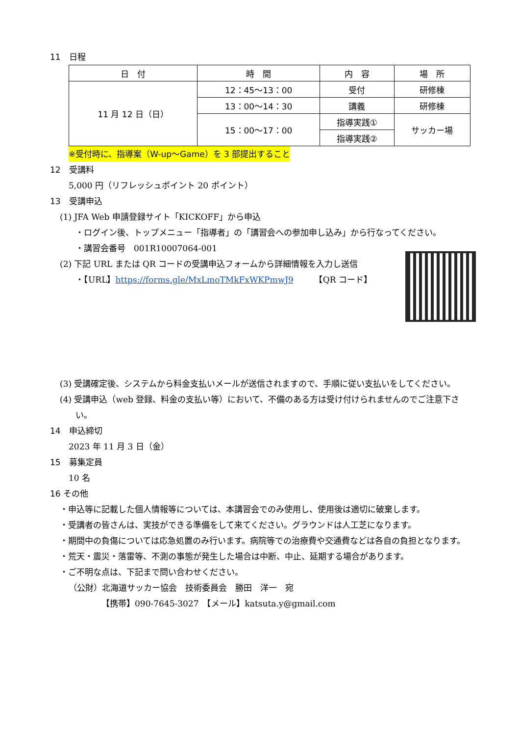11　日程
| 日 付 | 時 間 | 内 容 | 場 所 |
| --- | --- | --- | --- |
| 11 月 12 日（日） | 12：45〜13：00 | 受付 | 研修棟 |
| | 13：00〜14：30 | 講義 | 研修棟 |
| | 15：00〜17：00 | 指導実践① | サッカー場 |
| | | 指導実践② | |
※受付時に、指導案（W-up〜Game）を 3 部提出すること
12　受講料
5,000 円（リフレッシュポイント 20 ポイント）
13　受講申込
(1) JFA Web 申請登録サイト「KICKOFF」から申込
・ログイン後、トップメニュー「指導者」の「講習会への参加申し込み」から行なってください。
・講習会番号　001R10007064-001
(2) 下記 URL または QR コードの受講申込フォームから詳細情報を入力し送信
・【URL】https://forms.gle/MxLmoTMkFxWKPmwJ9　　　【QR コード】
(3) 受講確定後、システムから料金支払いメールが送信されますので、手順に従い支払いをしてください。
(4) 受講申込（web 登録、料金の支払い等）において、不備のある方は受け付けられませんのでご注意下さい。
14　申込締切
2023 年 11 月 3 日（金）
15　募集定員
10 名
16 その他
・申込等に記載した個人情報等については、本講習会でのみ使用し、使用後は適切に破棄します。
・受講者の皆さんは、実技ができる準備をして来てください。グラウンドは人工芝になります。
・期間中の負傷については応急処置のみ行います。病院等での治療費や交通費などは各自の負担となります。
・荒天・震災・落雷等、不測の事態が発生した場合は中断、中止、延期する場合があります。
・ご不明な点は、下記まで問い合わせください。
（公財）北海道サッカー協会　技術委員会　勝田　洋一　宛
【携帯】090-7645-3027　【メール】katsuta.y@gmail.com